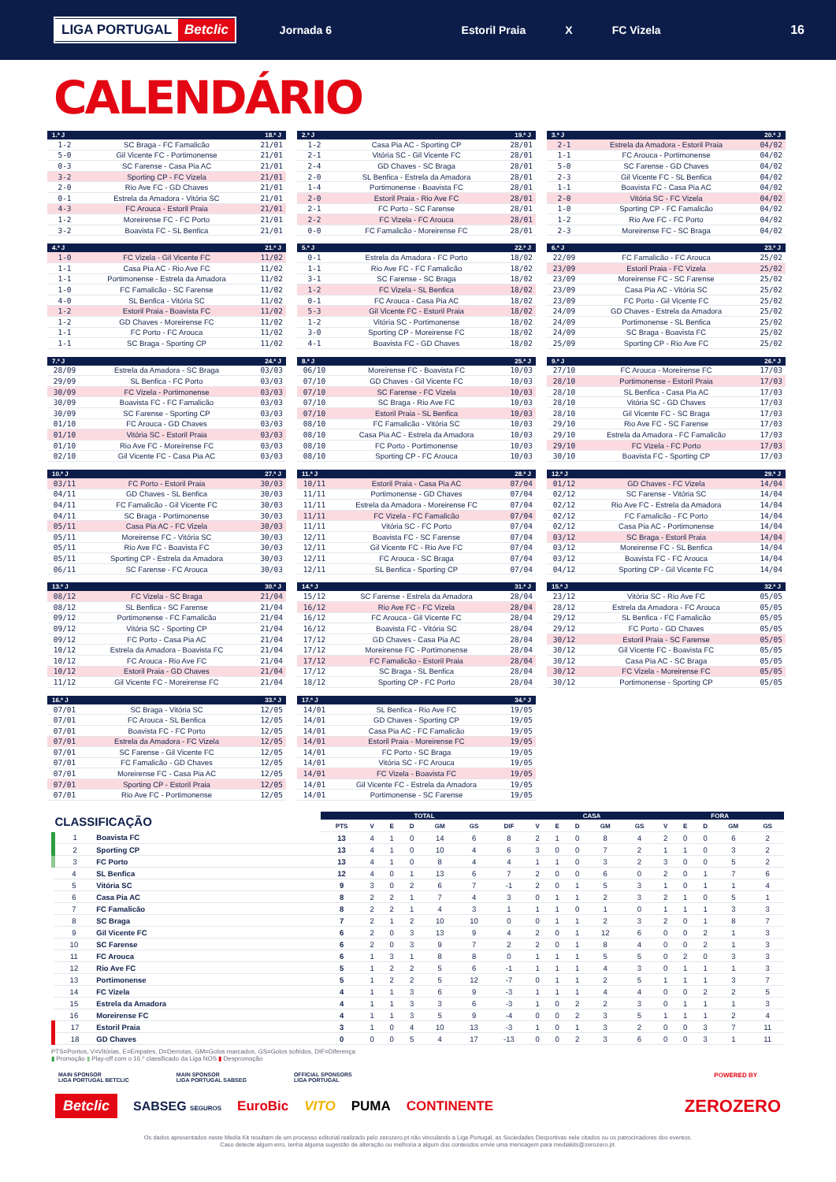LIGA PORTUGAL Betclic
Jornada 6 Estoril Praia X FC Vizela 16
CALENDÁRIO
| 1.ª J | | 18.ª J |
| --- | --- | --- |
| 1-2 | SC Braga - FC Famalicão | 21/01 |
| 5-0 | Gil Vicente FC - Portimonense | 21/01 |
| 0-3 | SC Farense - Casa Pia AC | 21/01 |
| 3-2 | Sporting CP - FC Vizela | 21/01 |
| 2-0 | Rio Ave FC - GD Chaves | 21/01 |
| 0-1 | Estrela da Amadora - Vitória SC | 21/01 |
| 4-3 | FC Arouca - Estoril Praia | 21/01 |
| 1-2 | Moreirense FC - FC Porto | 21/01 |
| 3-2 | Boavista FC - SL Benfica | 21/01 |
| 2.ª J | | 19.ª J |
| --- | --- | --- |
| 1-2 | Casa Pia AC - Sporting CP | 28/01 |
| 2-1 | Vitória SC - Gil Vicente FC | 28/01 |
| 2-4 | GD Chaves - SC Braga | 28/01 |
| 2-0 | SL Benfica - Estrela da Amadora | 28/01 |
| 1-4 | Portimonense - Boavista FC | 28/01 |
| 2-0 | Estoril Praia - Rio Ave FC | 28/01 |
| 2-1 | FC Porto - SC Farense | 28/01 |
| 2-2 | FC Vizela - FC Arouca | 28/01 |
| 0-0 | FC Famalicão - Moreirense FC | 28/01 |
| 3.ª J | | 20.ª J |
| --- | --- | --- |
| 2-1 | Estrela da Amadora - Estoril Praia | 04/02 |
| 1-1 | FC Arouca - Portimonense | 04/02 |
| 5-0 | SC Farense - GD Chaves | 04/02 |
| 2-3 | Gil Vicente FC - SL Benfica | 04/02 |
| 1-1 | Boavista FC - Casa Pia AC | 04/02 |
| 2-0 | Vitória SC - FC Vizela | 04/02 |
| 1-0 | Sporting CP - FC Famalicão | 04/02 |
| 1-2 | Rio Ave FC - FC Porto | 04/02 |
| 2-3 | Moreirense FC - SC Braga | 04/02 |
| 4.ª J | | 21.ª J |
| --- | --- | --- |
| 1-0 | FC Vizela - Gil Vicente FC | 11/02 |
| 1-1 | Casa Pia AC - Rio Ave FC | 11/02 |
| 1-1 | Portimonense - Estrela da Amadora | 11/02 |
| 1-0 | FC Famalicão - SC Farense | 11/02 |
| 4-0 | SL Benfica - Vitória SC | 11/02 |
| 1-2 | Estoril Praia - Boavista FC | 11/02 |
| 1-2 | GD Chaves - Moreirense FC | 11/02 |
| 1-1 | FC Porto - FC Arouca | 11/02 |
| 1-1 | SC Braga - Sporting CP | 11/02 |
| 5.ª J | | 22.ª J |
| --- | --- | --- |
| 0-1 | Estrela da Amadora - FC Porto | 18/02 |
| 1-1 | Rio Ave FC - FC Famalicão | 18/02 |
| 3-1 | SC Farense - SC Braga | 18/02 |
| 1-2 | FC Vizela - SL Benfica | 18/02 |
| 0-1 | FC Arouca - Casa Pia AC | 18/02 |
| 5-3 | Gil Vicente FC - Estoril Praia | 18/02 |
| 1-2 | Vitória SC - Portimonense | 18/02 |
| 3-0 | Sporting CP - Moreirense FC | 18/02 |
| 4-1 | Boavista FC - GD Chaves | 18/02 |
| 6.ª J | | 23.ª J |
| --- | --- | --- |
| 22/09 | FC Famalicão - FC Arouca | 25/02 |
| 23/09 | Estoril Praia - FC Vizela | 25/02 |
| 23/09 | Moreirense FC - SC Farense | 25/02 |
| 23/09 | Casa Pia AC - Vitória SC | 25/02 |
| 23/09 | FC Porto - Gil Vicente FC | 25/02 |
| 24/09 | GD Chaves - Estrela da Amadora | 25/02 |
| 24/09 | Portimonense - SL Benfica | 25/02 |
| 24/09 | SC Braga - Boavista FC | 25/02 |
| 25/09 | Sporting CP - Rio Ave FC | 25/02 |
| 7.ª J | | 24.ª J |
| --- | --- | --- |
| 28/09 | Estrela da Amadora - SC Braga | 03/03 |
| 29/09 | SL Benfica - FC Porto | 03/03 |
| 30/09 | FC Vizela - Portimonense | 03/03 |
| 30/09 | Boavista FC - FC Famalicão | 03/03 |
| 30/09 | SC Farense - Sporting CP | 03/03 |
| 01/10 | FC Arouca - GD Chaves | 03/03 |
| 01/10 | Vitória SC - Estoril Praia | 03/03 |
| 01/10 | Rio Ave FC - Moreirense FC | 03/03 |
| 02/10 | Gil Vicente FC - Casa Pia AC | 03/03 |
| 8.ª J | | 25.ª J |
| --- | --- | --- |
| 06/10 | Moreirense FC - Boavista FC | 10/03 |
| 07/10 | GD Chaves - Gil Vicente FC | 10/03 |
| 07/10 | SC Farense - FC Vizela | 10/03 |
| 07/10 | SC Braga - Rio Ave FC | 10/03 |
| 07/10 | Estoril Praia - SL Benfica | 10/03 |
| 08/10 | FC Famalicão - Vitória SC | 10/03 |
| 08/10 | Casa Pia AC - Estrela da Amadora | 10/03 |
| 08/10 | FC Porto - Portimonense | 10/03 |
| 08/10 | Sporting CP - FC Arouca | 10/03 |
| 9.ª J | | 26.ª J |
| --- | --- | --- |
| 27/10 | FC Arouca - Moreirense FC | 17/03 |
| 28/10 | Portimonense - Estoril Praia | 17/03 |
| 28/10 | SL Benfica - Casa Pia AC | 17/03 |
| 28/10 | Vitória SC - GD Chaves | 17/03 |
| 28/10 | Gil Vicente FC - SC Braga | 17/03 |
| 29/10 | Rio Ave FC - SC Farense | 17/03 |
| 29/10 | Estrela da Amadora - FC Famalicão | 17/03 |
| 29/10 | FC Vizela - FC Porto | 17/03 |
| 30/10 | Boavista FC - Sporting CP | 17/03 |
| 10.ª J | | 27.ª J |
| --- | --- | --- |
| 03/11 | FC Porto - Estoril Praia | 30/03 |
| 04/11 | GD Chaves - SL Benfica | 30/03 |
| 04/11 | FC Famalicão - Gil Vicente FC | 30/03 |
| 04/11 | SC Braga - Portimonense | 30/03 |
| 05/11 | Casa Pia AC - FC Vizela | 30/03 |
| 05/11 | Moreirense FC - Vitória SC | 30/03 |
| 05/11 | Rio Ave FC - Boavista FC | 30/03 |
| 05/11 | Sporting CP - Estrela da Amadora | 30/03 |
| 06/11 | SC Farense - FC Arouca | 30/03 |
| 11.ª J | | 28.ª J |
| --- | --- | --- |
| 10/11 | Estoril Praia - Casa Pia AC | 07/04 |
| 11/11 | Portimonense - GD Chaves | 07/04 |
| 11/11 | Estrela da Amadora - Moreirense FC | 07/04 |
| 11/11 | FC Vizela - FC Famalicão | 07/04 |
| 11/11 | Vitória SC - FC Porto | 07/04 |
| 12/11 | Boavista FC - SC Farense | 07/04 |
| 12/11 | Gil Vicente FC - Rio Ave FC | 07/04 |
| 12/11 | FC Arouca - SC Braga | 07/04 |
| 12/11 | SL Benfica - Sporting CP | 07/04 |
| 12.ª J | | 29.ª J |
| --- | --- | --- |
| 01/12 | GD Chaves - FC Vizela | 14/04 |
| 02/12 | SC Farense - Vitória SC | 14/04 |
| 02/12 | Rio Ave FC - Estrela da Amadora | 14/04 |
| 02/12 | FC Famalicão - FC Porto | 14/04 |
| 02/12 | Casa Pia AC - Portimonense | 14/04 |
| 03/12 | SC Braga - Estoril Praia | 14/04 |
| 03/12 | Moreirense FC - SL Benfica | 14/04 |
| 03/12 | Boavista FC - FC Arouca | 14/04 |
| 04/12 | Sporting CP - Gil Vicente FC | 14/04 |
| 13.ª J | | 30.ª J |
| --- | --- | --- |
| 08/12 | FC Vizela - SC Braga | 21/04 |
| 08/12 | SL Benfica - SC Farense | 21/04 |
| 09/12 | Portimonense - FC Famalicão | 21/04 |
| 09/12 | Vitória SC - Sporting CP | 21/04 |
| 09/12 | FC Porto - Casa Pia AC | 21/04 |
| 10/12 | Estrela da Amadora - Boavista FC | 21/04 |
| 10/12 | FC Arouca - Rio Ave FC | 21/04 |
| 10/12 | Estoril Praia - GD Chaves | 21/04 |
| 11/12 | Gil Vicente FC - Moreirense FC | 21/04 |
| 14.ª J | | 31.ª J |
| --- | --- | --- |
| 15/12 | SC Farense - Estrela da Amadora | 28/04 |
| 16/12 | Rio Ave FC - FC Vizela | 28/04 |
| 16/12 | FC Arouca - Gil Vicente FC | 28/04 |
| 16/12 | Boavista FC - Vitória SC | 28/04 |
| 17/12 | GD Chaves - Casa Pia AC | 28/04 |
| 17/12 | Moreirense FC - Portimonense | 28/04 |
| 17/12 | FC Famalicão - Estoril Praia | 28/04 |
| 17/12 | SC Braga - SL Benfica | 28/04 |
| 18/12 | Sporting CP - FC Porto | 28/04 |
| 15.ª J | | 32.ª J |
| --- | --- | --- |
| 23/12 | Vitória SC - Rio Ave FC | 05/05 |
| 28/12 | Estrela da Amadora - FC Arouca | 05/05 |
| 29/12 | SL Benfica - FC Famalicão | 05/05 |
| 29/12 | FC Porto - GD Chaves | 05/05 |
| 30/12 | Estoril Praia - SC Farense | 05/05 |
| 30/12 | Gil Vicente FC - Boavista FC | 05/05 |
| 30/12 | Casa Pia AC - SC Braga | 05/05 |
| 30/12 | FC Vizela - Moreirense FC | 05/05 |
| 30/12 | Portimonense - Sporting CP | 05/05 |
| 16.ª J | | 33.ª J |
| --- | --- | --- |
| 07/01 | SC Braga - Vitória SC | 12/05 |
| 07/01 | FC Arouca - SL Benfica | 12/05 |
| 07/01 | Boavista FC - FC Porto | 12/05 |
| 07/01 | Estrela da Amadora - FC Vizela | 12/05 |
| 07/01 | SC Farense - Gil Vicente FC | 12/05 |
| 07/01 | FC Famalicão - GD Chaves | 12/05 |
| 07/01 | Moreirense FC - Casa Pia AC | 12/05 |
| 07/01 | Sporting CP - Estoril Praia | 12/05 |
| 07/01 | Rio Ave FC - Portimonense | 12/05 |
| 17.ª J | | 34.ª J |
| --- | --- | --- |
| 14/01 | SL Benfica - Rio Ave FC | 19/05 |
| 14/01 | GD Chaves - Sporting CP | 19/05 |
| 14/01 | Casa Pia AC - FC Famalicão | 19/05 |
| 14/01 | Estoril Praia - Moreirense FC | 19/05 |
| 14/01 | FC Porto - SC Braga | 19/05 |
| 14/01 | Vitória SC - FC Arouca | 19/05 |
| 14/01 | FC Vizela - Boavista FC | 19/05 |
| 14/01 | Gil Vicente FC - Estrela da Amadora | 19/05 |
| 14/01 | Portimonense - SC Farense | 19/05 |
| CLASSIFICAÇÃO | | TOTAL | | | | | | | CASA | | | | | FORA | | | | |
| --- | --- | --- | --- | --- | --- | --- | --- | --- | --- | --- | --- | --- | --- | --- | --- | --- | --- | --- |
| | | PTS | V | E | D | GM | GS | DIF | V | E | D | GM | GS | V | E | D | GM | GS |
| 1 | Boavista FC | 13 | 4 | 1 | 0 | 14 | 6 | 8 | 2 | 1 | 0 | 8 | 4 | 2 | 0 | 0 | 6 | 2 |
| 2 | Sporting CP | 13 | 4 | 1 | 0 | 10 | 4 | 6 | 3 | 0 | 0 | 7 | 2 | 1 | 1 | 0 | 3 | 2 |
| 3 | FC Porto | 13 | 4 | 1 | 0 | 8 | 4 | 4 | 1 | 1 | 0 | 3 | 2 | 3 | 0 | 0 | 5 | 2 |
| 4 | SL Benfica | 12 | 4 | 0 | 1 | 13 | 6 | 7 | 2 | 0 | 0 | 6 | 0 | 2 | 0 | 1 | 7 | 6 |
| 5 | Vitória SC | 9 | 3 | 0 | 2 | 6 | 7 | -1 | 2 | 0 | 1 | 5 | 3 | 1 | 0 | 1 | 1 | 4 |
| 6 | Casa Pia AC | 8 | 2 | 2 | 1 | 7 | 4 | 3 | 0 | 1 | 1 | 2 | 3 | 2 | 1 | 0 | 5 | 1 |
| 7 | FC Famalicão | 8 | 2 | 2 | 1 | 4 | 3 | 1 | 1 | 1 | 0 | 1 | 0 | 1 | 1 | 1 | 3 | 3 |
| 8 | SC Braga | 7 | 2 | 1 | 2 | 10 | 10 | 0 | 0 | 1 | 1 | 2 | 3 | 2 | 0 | 1 | 8 | 7 |
| 9 | Gil Vicente FC | 6 | 2 | 0 | 3 | 13 | 9 | 4 | 2 | 0 | 1 | 12 | 6 | 0 | 0 | 2 | 1 | 3 |
| 10 | SC Farense | 6 | 2 | 0 | 3 | 9 | 7 | 2 | 2 | 0 | 1 | 8 | 4 | 0 | 0 | 2 | 1 | 3 |
| 11 | FC Arouca | 6 | 1 | 3 | 1 | 8 | 8 | 0 | 1 | 1 | 1 | 5 | 5 | 0 | 2 | 0 | 3 | 3 |
| 12 | Rio Ave FC | 5 | 1 | 2 | 2 | 5 | 6 | -1 | 1 | 1 | 1 | 4 | 3 | 0 | 1 | 1 | 1 | 3 |
| 13 | Portimonense | 5 | 1 | 2 | 2 | 5 | 12 | -7 | 0 | 1 | 1 | 2 | 5 | 1 | 1 | 1 | 3 | 7 |
| 14 | FC Vizela | 4 | 1 | 1 | 3 | 6 | 9 | -3 | 1 | 1 | 1 | 4 | 4 | 0 | 0 | 2 | 2 | 5 |
| 15 | Estrela da Amadora | 4 | 1 | 1 | 3 | 3 | 6 | -3 | 1 | 0 | 2 | 2 | 3 | 0 | 1 | 1 | 1 | 3 |
| 16 | Moreirense FC | 4 | 1 | 1 | 3 | 5 | 9 | -4 | 0 | 0 | 2 | 3 | 5 | 1 | 1 | 1 | 2 | 4 |
| 17 | Estoril Praia | 3 | 1 | 0 | 4 | 10 | 13 | -3 | 1 | 0 | 1 | 3 | 2 | 0 | 0 | 3 | 7 | 11 |
| 18 | GD Chaves | 0 | 0 | 0 | 5 | 4 | 17 | -13 | 0 | 0 | 2 | 3 | 6 | 0 | 0 | 3 | 1 | 11 |
PTS=Pontos, V=Vitórias, E=Empates, D=Derrotas, GM=Golos marcados, GS=Golos sofridos, DIF=Diferença
▮ Promoção ▮ Play-off com o 16.º classificado da Liga NOS ▮ Despromoção
MAIN SPONSOR
LIGA PORTUGAL BETCLIC
MAIN SPONSOR
LIGA PORTUGAL SABSEG
OFFICIAL SPONSORS
LIGA PORTUGAL
POWERED BY
Betclic SABSEG SEGUROS EuroBic VITO PUMA CONTINENTE ZEROZERO
Os dados apresentados neste Media Kit resultam de um processo editorial realizado pelo zerozero.pt não vinculando a Liga Portugal, as Sociedades Desportivas nele citados ou os patrocinadores dos eventos.
Caso detecte algum erro, tenha alguma sugestão de alteração ou melhoria a algum dos conteúdos envie uma mensagem para mediakits@zerozero.pt.